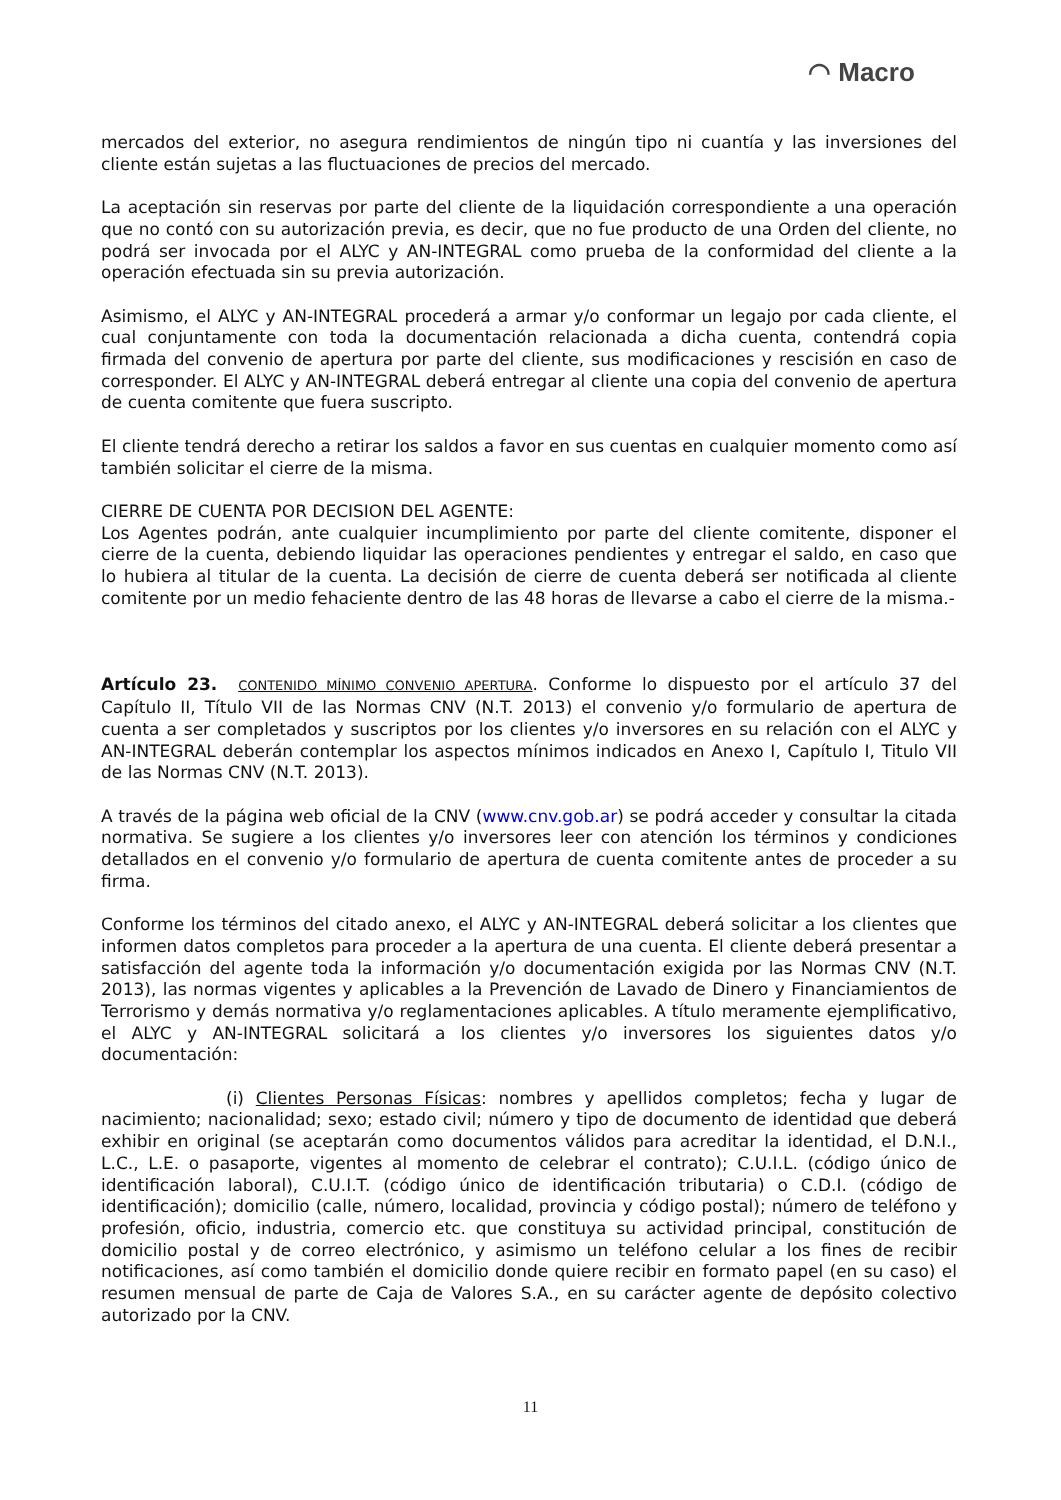◠ Macro
mercados del exterior, no asegura rendimientos de ningún tipo ni cuantía y las inversiones del cliente están sujetas a las fluctuaciones de precios del mercado.
La aceptación sin reservas por parte del cliente de la liquidación correspondiente a una operación que no contó con su autorización previa, es decir, que no fue producto de una Orden del cliente, no podrá ser invocada por el ALYC y AN-INTEGRAL como prueba de la conformidad del cliente a la operación efectuada sin su previa autorización.
Asimismo, el ALYC y AN-INTEGRAL procederá a armar y/o conformar un legajo por cada cliente, el cual conjuntamente con toda la documentación relacionada a dicha cuenta, contendrá copia firmada del convenio de apertura por parte del cliente, sus modificaciones y rescisión en caso de corresponder. El ALYC y AN-INTEGRAL deberá entregar al cliente una copia del convenio de apertura de cuenta comitente que fuera suscripto.
El cliente tendrá derecho a retirar los saldos a favor en sus cuentas en cualquier momento como así también solicitar el cierre de la misma.
CIERRE DE CUENTA POR DECISION DEL AGENTE:
Los Agentes podrán, ante cualquier incumplimiento por parte del cliente comitente, disponer el cierre de la cuenta, debiendo liquidar las operaciones pendientes y entregar el saldo, en caso que lo hubiera al titular de la cuenta. La decisión de cierre de cuenta deberá ser notificada al cliente comitente por un medio fehaciente dentro de las 48 horas de llevarse a cabo el cierre de la misma.-
Artículo 23. CONTENIDO MÍNIMO CONVENIO APERTURA. Conforme lo dispuesto por el artículo 37 del Capítulo II, Título VII de las Normas CNV (N.T. 2013) el convenio y/o formulario de apertura de cuenta a ser completados y suscriptos por los clientes y/o inversores en su relación con el ALYC y AN-INTEGRAL deberán contemplar los aspectos mínimos indicados en Anexo I, Capítulo I, Titulo VII de las Normas CNV (N.T. 2013).
A través de la página web oficial de la CNV (www.cnv.gob.ar) se podrá acceder y consultar la citada normativa. Se sugiere a los clientes y/o inversores leer con atención los términos y condiciones detallados en el convenio y/o formulario de apertura de cuenta comitente antes de proceder a su firma.
Conforme los términos del citado anexo, el ALYC y AN-INTEGRAL deberá solicitar a los clientes que informen datos completos para proceder a la apertura de una cuenta. El cliente deberá presentar a satisfacción del agente toda la información y/o documentación exigida por las Normas CNV (N.T. 2013), las normas vigentes y aplicables a la Prevención de Lavado de Dinero y Financiamientos de Terrorismo y demás normativa y/o reglamentaciones aplicables. A título meramente ejemplificativo, el ALYC y AN-INTEGRAL solicitará a los clientes y/o inversores los siguientes datos y/o documentación:
(i) Clientes Personas Físicas: nombres y apellidos completos; fecha y lugar de nacimiento; nacionalidad; sexo; estado civil; número y tipo de documento de identidad que deberá exhibir en original (se aceptarán como documentos válidos para acreditar la identidad, el D.N.I., L.C., L.E. o pasaporte, vigentes al momento de celebrar el contrato); C.U.I.L. (código único de identificación laboral), C.U.I.T. (código único de identificación tributaria) o C.D.I. (código de identificación); domicilio (calle, número, localidad, provincia y código postal); número de teléfono y profesión, oficio, industria, comercio etc. que constituya su actividad principal, constitución de domicilio postal y de correo electrónico, y asimismo un teléfono celular a los fines de recibir notificaciones, así como también el domicilio donde quiere recibir en formato papel (en su caso) el resumen mensual de parte de Caja de Valores S.A., en su carácter agente de depósito colectivo autorizado por la CNV.
11